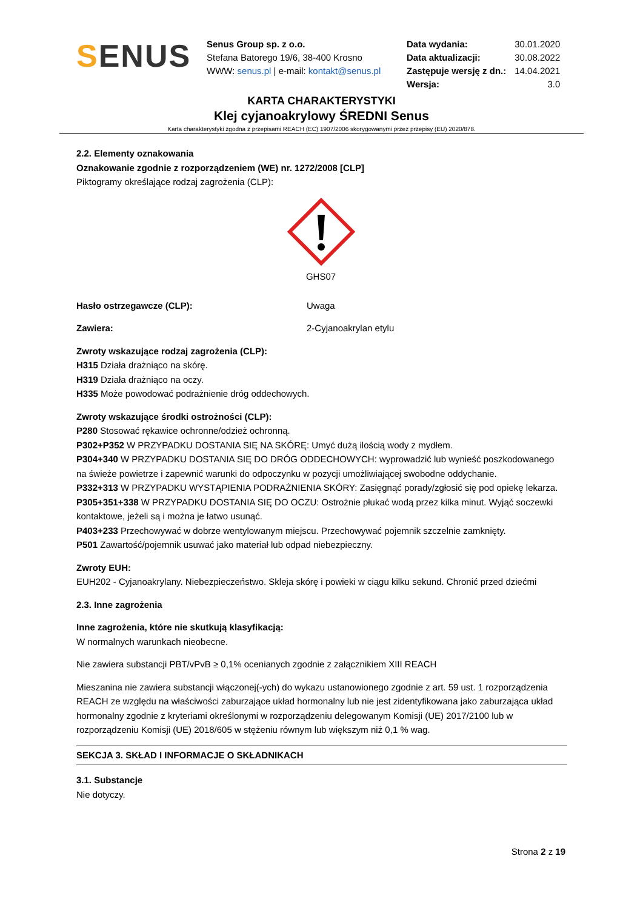SENUS
Senus Group sp. z o.o.
Stefana Batorego 19/6, 38-400 Krosno
WWW: senus.pl | e-mail: kontakt@senus.pl
| Data wydania: | 30.01.2020 |
| Data aktualizacji: | 30.08.2022 |
| Zastępuje wersję z dn.: | 14.04.2021 |
| Wersja: | 3.0 |
KARTA CHARAKTERYSTYKI
Klej cyjanoakrylowy ŚREDNI Senus
Karta charakterystyki zgodna z przepisami REACH (EC) 1907/2006 skorygowanymi przez przepisy (EU) 2020/878.
2.2. Elementy oznakowania
Oznakowanie zgodnie z rozporządzeniem (WE) nr. 1272/2008 [CLP]
Piktogramy określające rodzaj zagrożenia (CLP):
GHS07
Hasło ostrzegawcze (CLP): Uwaga
Zawiera: 2-Cyjanoakrylan etylu
Zwroty wskazujące rodzaj zagrożenia (CLP):
H315 Działa drażniąco na skórę.
H319 Działa drażniąco na oczy.
H335 Może powodować podrażnienie dróg oddechowych.
Zwroty wskazujące środki ostrożności (CLP):
P280 Stosować rękawice ochronne/odzież ochronną.
P302+P352 W PRZYPADKU DOSTANIA SIĘ NA SKÓRĘ: Umyć dużą ilością wody z mydłem.
P304+340 W PRZYPADKU DOSTANIA SIĘ DO DRÓG ODDECHOWYCH: wyprowadzić lub wynieść poszkodowanego na świeże powietrze i zapewnić warunki do odpoczynku w pozycji umożliwiającej swobodne oddychanie.
P332+313 W PRZYPADKU WYSTĄPIENIA PODRAŻNIENIA SKÓRY: Zasięgnąć porady/zgłosić się pod opiekę lekarza.
P305+351+338 W PRZYPADKU DOSTANIA SIĘ DO OCZU: Ostrożnie płukać wodą przez kilka minut. Wyjąć soczewki kontaktowe, jeżeli są i można je łatwo usunąć.
P403+233 Przechowywać w dobrze wentylowanym miejscu. Przechowywać pojemnik szczelnie zamknięty.
P501 Zawartość/pojemnik usuwać jako materiał lub odpad niebezpieczny.
Zwroty EUH:
EUH202 - Cyjanoakrylany. Niebezpieczeństwo. Skleja skórę i powieki w ciągu kilku sekund. Chronić przed dziećmi
2.3. Inne zagrożenia
Inne zagrożenia, które nie skutkują klasyfikacją:
W normalnych warunkach nieobecne.
Nie zawiera substancji PBT/vPvB ≥ 0,1% ocenianych zgodnie z załącznikiem XIII REACH
Mieszanina nie zawiera substancji włączonej(-ych) do wykazu ustanowionego zgodnie z art. 59 ust. 1 rozporządzenia REACH ze względu na właściwości zaburzające układ hormonalny lub nie jest zidentyfikowana jako zaburzająca układ hormonalny zgodnie z kryteriami określonymi w rozporządzeniu delegowanym Komisji (UE) 2017/2100 lub w rozporządzeniu Komisji (UE) 2018/605 w stężeniu równym lub większym niż 0,1 % wag.
SEKCJA 3. SKŁAD I INFORMACJE O SKŁADNIKACH
3.1. Substancje
Nie dotyczy.
Strona 2 z 19